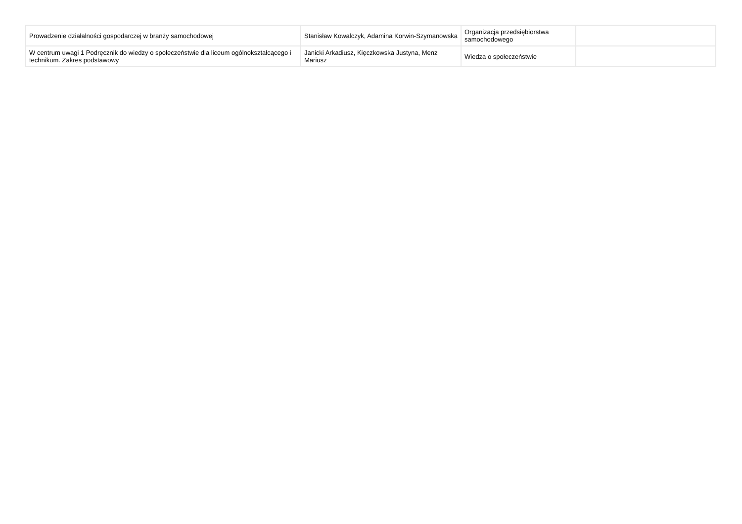| Prowadzenie działalności gospodarczej w branży samochodowej | Stanisław Kowalczyk, Adamina Korwin-Szymanowska | Organizacja przedsiębiorstwa samochodowego | |
| W centrum uwagi 1 Podręcznik do wiedzy o społeczeństwie dla liceum ogólnokształcącego i technikum. Zakres podstawowy | Janicki Arkadiusz, Kięczkowska Justyna, Menz Mariusz | Wiedza o społeczeństwie | |